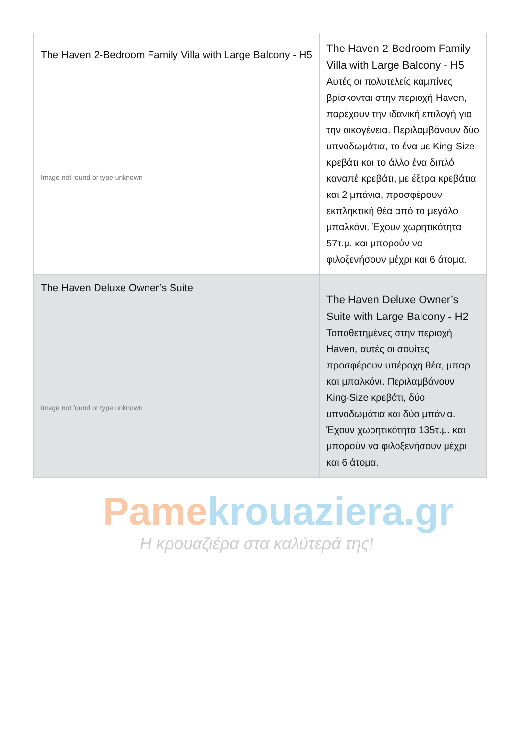| The Haven 2-Bedroom Family Villa with Large Balcony - H5 Image not found or type unknown | The Haven 2-Bedroom Family Villa with Large Balcony - H5 Αυτές οι πολυτελείς καμπίνες βρίσκονται στην περιοχή Haven, παρέχουν την ιδανική επιλογή για την οικογένεια. Περιλαμβάνουν δύο υπνοδωμάτια, το ένα με King-Size κρεβάτι και το άλλο ένα διπλό καναπέ κρεβάτι, με έξτρα κρεβάτια και 2 μπάνια, προσφέρουν εκπληκτική θέα από το μεγάλο μπαλκόνι. Έχουν χωρητικότητα 57τ.μ. και μπορούν να φιλοξενήσουν μέχρι και 6 άτομα. |
| The Haven Deluxe Owner’s Suite Image not found or type unknown | The Haven Deluxe Owner’s Suite with Large Balcony - H2 Τοποθετημένες στην περιοχή Haven, αυτές οι σουίτες προσφέρουν υπέροχη θέα, μπαρ και μπαλκόνι. Περιλαμβάνουν King-Size κρεβάτι, δύο υπνοδωμάτια και δύο μπάνια. Έχουν χωρητικότητα 135τ.μ. και μπορούν να φιλοξενήσουν μέχρι και 6 άτομα. |
Pamekrouaziera.gr
Η κρουαζιέρα στα καλύτερά της!